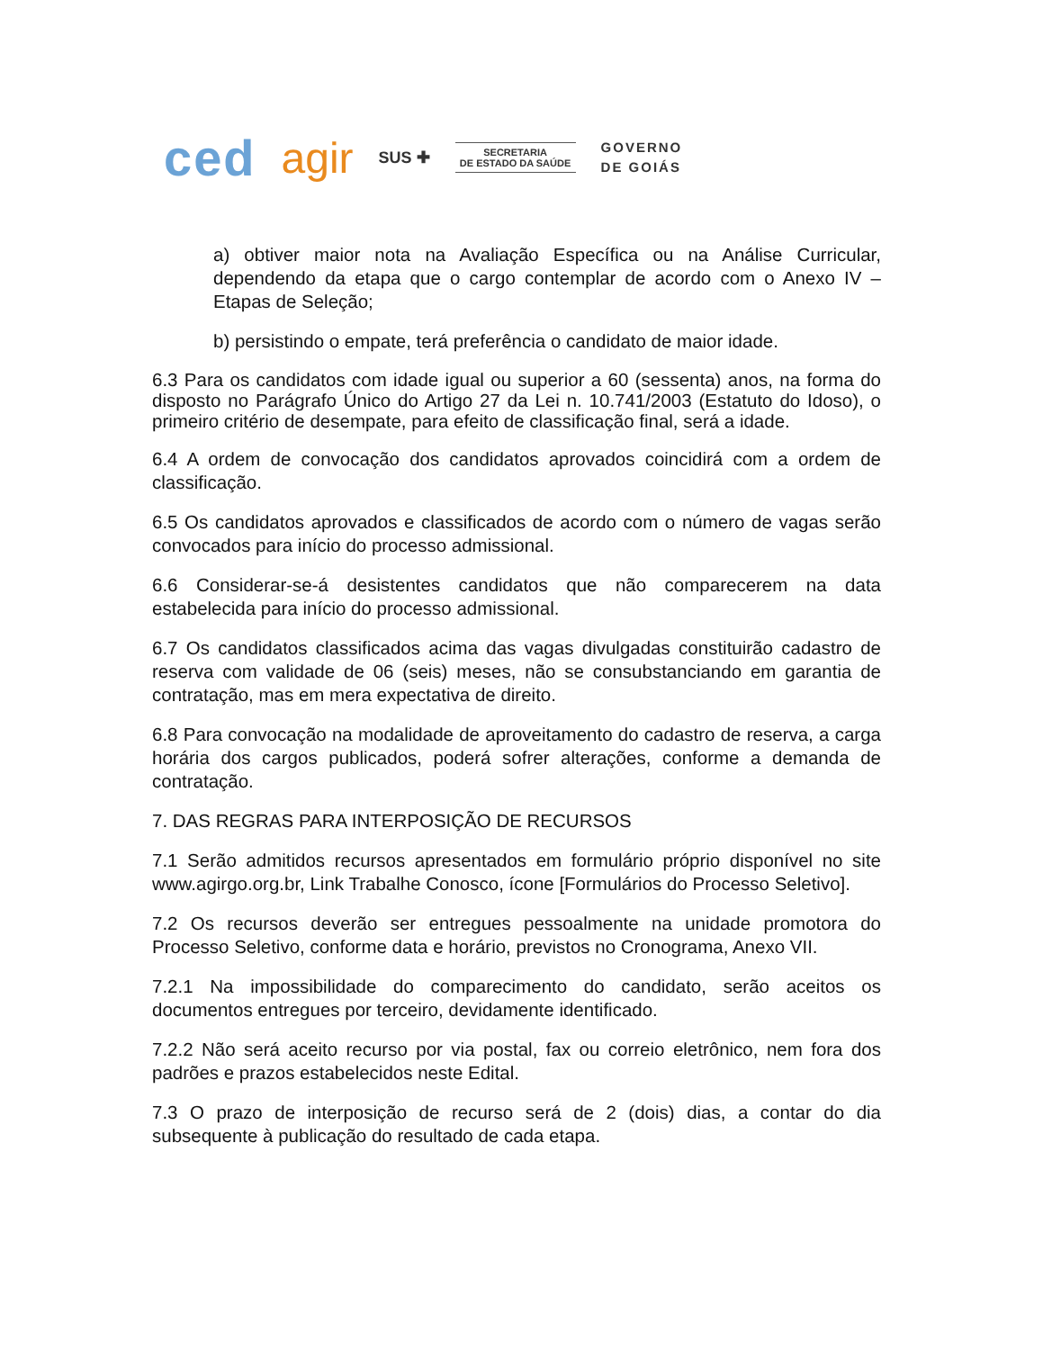ced agir SUS ✚
SECRETARIA
DE ESTADO DA SAÚDE
GOVERNO
DE GOIÁS
a) obtiver maior nota na Avaliação Específica ou na Análise Curricular, dependendo da etapa que o cargo contemplar de acordo com o Anexo IV – Etapas de Seleção;
b) persistindo o empate, terá preferência o candidato de maior idade.
6.3 Para os candidatos com idade igual ou superior a 60 (sessenta) anos, na forma do disposto no Parágrafo Único do Artigo 27 da Lei n. 10.741/2003 (Estatuto do Idoso), o primeiro critério de desempate, para efeito de classificação final, será a idade.
6.4 A ordem de convocação dos candidatos aprovados coincidirá com a ordem de classificação.
6.5 Os candidatos aprovados e classificados de acordo com o número de vagas serão convocados para início do processo admissional.
6.6 Considerar-se-á desistentes candidatos que não comparecerem na data estabelecida para início do processo admissional.
6.7 Os candidatos classificados acima das vagas divulgadas constituirão cadastro de reserva com validade de 06 (seis) meses, não se consubstanciando em garantia de contratação, mas em mera expectativa de direito.
6.8 Para convocação na modalidade de aproveitamento do cadastro de reserva, a carga horária dos cargos publicados, poderá sofrer alterações, conforme a demanda de contratação.
7. DAS REGRAS PARA INTERPOSIÇÃO DE RECURSOS
7.1 Serão admitidos recursos apresentados em formulário próprio disponível no site www.agirgo.org.br, Link Trabalhe Conosco, ícone [Formulários do Processo Seletivo].
7.2 Os recursos deverão ser entregues pessoalmente na unidade promotora do Processo Seletivo, conforme data e horário, previstos no Cronograma, Anexo VII.
7.2.1 Na impossibilidade do comparecimento do candidato, serão aceitos os documentos entregues por terceiro, devidamente identificado.
7.2.2 Não será aceito recurso por via postal, fax ou correio eletrônico, nem fora dos padrões e prazos estabelecidos neste Edital.
7.3 O prazo de interposição de recurso será de 2 (dois) dias, a contar do dia subsequente à publicação do resultado de cada etapa.